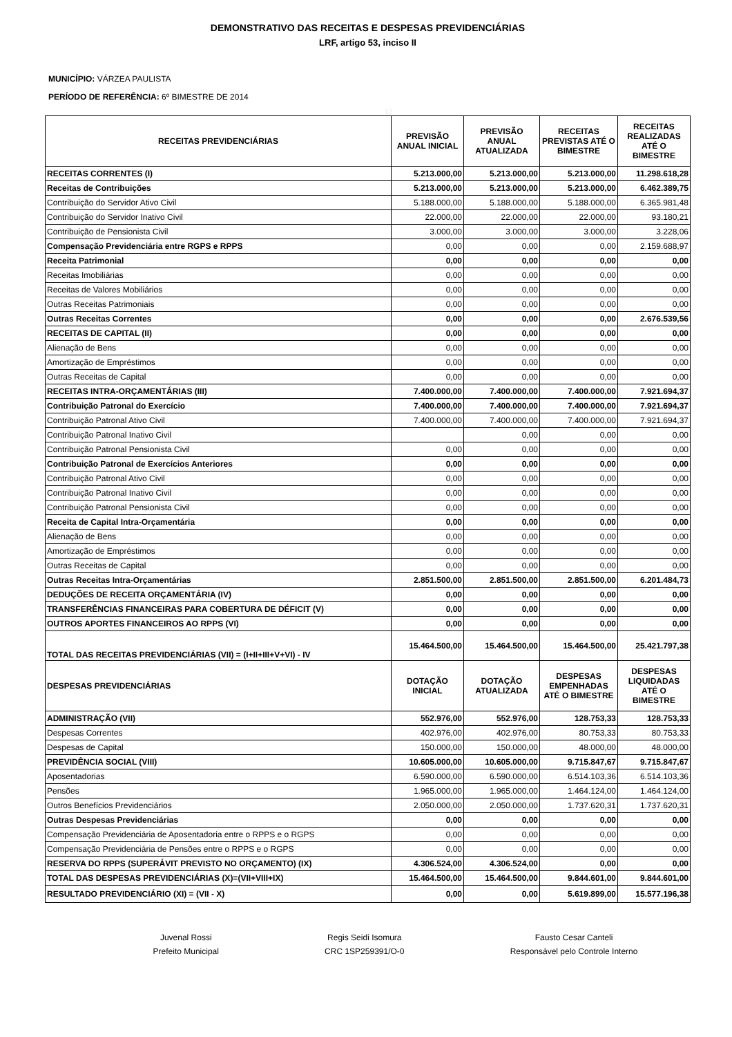DEMONSTRATIVO DAS RECEITAS E DESPESAS PREVIDENCIÁRIAS
LRF, artigo 53, inciso II
MUNICÍPIO: VÁRZEA PAULISTA
PERÍODO DE REFERÊNCIA: 6º BIMESTRE DE 2014
12
| RECEITAS PREVIDENCIÁRIAS | PREVISÃO ANUAL INICIAL | PREVISÃO ANUAL ATUALIZADA | RECEITAS PREVISTAS ATÉ O BIMESTRE | RECEITAS REALIZADAS ATÉ O BIMESTRE |
| --- | --- | --- | --- | --- |
| RECEITAS CORRENTES (I) | 5.213.000,00 | 5.213.000,00 | 5.213.000,00 | 11.298.618,28 |
| Receitas de Contribuições | 5.213.000,00 | 5.213.000,00 | 5.213.000,00 | 6.462.389,75 |
| Contribuição do Servidor Ativo Civil | 5.188.000,00 | 5.188.000,00 | 5.188.000,00 | 6.365.981,48 |
| Contribuição do Servidor Inativo Civil | 22.000,00 | 22.000,00 | 22.000,00 | 93.180,21 |
| Contribuição de Pensionista Civil | 3.000,00 | 3.000,00 | 3.000,00 | 3.228,06 |
| Compensação Previdenciária entre RGPS e RPPS | 0,00 | 0,00 | 0,00 | 2.159.688,97 |
| Receita Patrimonial | 0,00 | 0,00 | 0,00 | 0,00 |
| Receitas Imobiliárias | 0,00 | 0,00 | 0,00 | 0,00 |
| Receitas de Valores Mobiliários | 0,00 | 0,00 | 0,00 | 0,00 |
| Outras Receitas Patrimoniais | 0,00 | 0,00 | 0,00 | 0,00 |
| Outras Receitas Correntes | 0,00 | 0,00 | 0,00 | 2.676.539,56 |
| RECEITAS DE CAPITAL (II) | 0,00 | 0,00 | 0,00 | 0,00 |
| Alienação de Bens | 0,00 | 0,00 | 0,00 | 0,00 |
| Amortização de Empréstimos | 0,00 | 0,00 | 0,00 | 0,00 |
| Outras Receitas de Capital | 0,00 | 0,00 | 0,00 | 0,00 |
| RECEITAS INTRA-ORÇAMENTÁRIAS (III) | 7.400.000,00 | 7.400.000,00 | 7.400.000,00 | 7.921.694,37 |
| Contribuição Patronal do Exercício | 7.400.000,00 | 7.400.000,00 | 7.400.000,00 | 7.921.694,37 |
| Contribuição Patronal Ativo Civil | 7.400.000,00 | 7.400.000,00 | 7.400.000,00 | 7.921.694,37 |
| Contribuição Patronal Inativo Civil | | 0,00 | 0,00 | 0,00 |
| Contribuição Patronal Pensionista Civil | 0,00 | 0,00 | 0,00 | 0,00 |
| Contribuição Patronal de Exercícios Anteriores | 0,00 | 0,00 | 0,00 | 0,00 |
| Contribuição Patronal Ativo Civil | 0,00 | 0,00 | 0,00 | 0,00 |
| Contribuição Patronal Inativo Civil | 0,00 | 0,00 | 0,00 | 0,00 |
| Contribuição Patronal Pensionista Civil | 0,00 | 0,00 | 0,00 | 0,00 |
| Receita de Capital Intra-Orçamentária | 0,00 | 0,00 | 0,00 | 0,00 |
| Alienação de Bens | 0,00 | 0,00 | 0,00 | 0,00 |
| Amortização de Empréstimos | 0,00 | 0,00 | 0,00 | 0,00 |
| Outras Receitas de Capital | 0,00 | 0,00 | 0,00 | 0,00 |
| Outras Receitas Intra-Orçamentárias | 2.851.500,00 | 2.851.500,00 | 2.851.500,00 | 6.201.484,73 |
| DEDUÇÕES DE RECEITA ORÇAMENTÁRIA (IV) | 0,00 | 0,00 | 0,00 | 0,00 |
| TRANSFERÊNCIAS FINANCEIRAS PARA COBERTURA DE DÉFICIT (V) | 0,00 | 0,00 | 0,00 | 0,00 |
| OUTROS APORTES FINANCEIROS AO RPPS (VI) | 0,00 | 0,00 | 0,00 | 0,00 |
| TOTAL DAS RECEITAS PREVIDENCIÁRIAS (VII) = (I+II+III+V+VI) - IV | 15.464.500,00 | 15.464.500,00 | 15.464.500,00 | 25.421.797,38 |
| DESPESAS PREVIDENCIÁRIAS | DOTAÇÃO INICIAL | DOTAÇÃO ATUALIZADA | DESPESAS EMPENHADAS ATÉ O BIMESTRE | DESPESAS LIQUIDADAS ATÉ O BIMESTRE |
| ADMINISTRAÇÃO (VII) | 552.976,00 | 552.976,00 | 128.753,33 | 128.753,33 |
| Despesas Correntes | 402.976,00 | 402.976,00 | 80.753,33 | 80.753,33 |
| Despesas de Capital | 150.000,00 | 150.000,00 | 48.000,00 | 48.000,00 |
| PREVIDÊNCIA SOCIAL (VIII) | 10.605.000,00 | 10.605.000,00 | 9.715.847,67 | 9.715.847,67 |
| Aposentadorias | 6.590.000,00 | 6.590.000,00 | 6.514.103,36 | 6.514.103,36 |
| Pensões | 1.965.000,00 | 1.965.000,00 | 1.464.124,00 | 1.464.124,00 |
| Outros Benefícios Previdenciários | 2.050.000,00 | 2.050.000,00 | 1.737.620,31 | 1.737.620,31 |
| Outras Despesas Previdenciárias | 0,00 | 0,00 | 0,00 | 0,00 |
| Compensação Previdenciária de Aposentadoria entre o RPPS e o RGPS | 0,00 | 0,00 | 0,00 | 0,00 |
| Compensação Previdenciária de Pensões entre o RPPS e o RGPS | 0,00 | 0,00 | 0,00 | 0,00 |
| RESERVA DO RPPS (SUPERÁVIT PREVISTO NO ORÇAMENTO) (IX) | 4.306.524,00 | 4.306.524,00 | 0,00 | 0,00 |
| TOTAL DAS DESPESAS PREVIDENCIÁRIAS (X)=(VII+VIII+IX) | 15.464.500,00 | 15.464.500,00 | 9.844.601,00 | 9.844.601,00 |
| RESULTADO PREVIDENCIÁRIO (XI) = (VII - X) | 0,00 | 0,00 | 5.619.899,00 | 15.577.196,38 |
Juvenal Rossi
Prefeito Municipal
Regis Seidi Isomura
CRC 1SP259391/O-0
Fausto Cesar Canteli
Responsável pelo Controle Interno